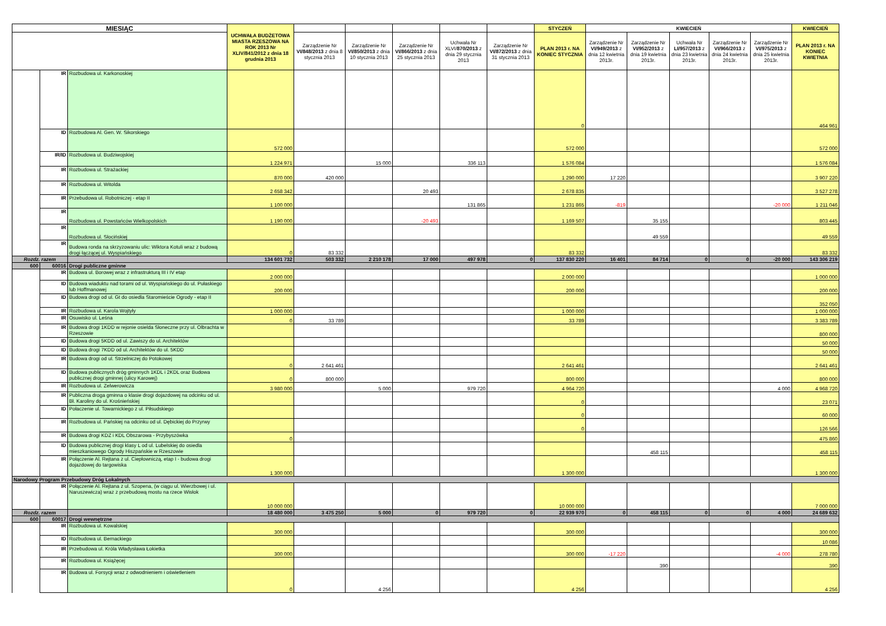| MIESIĄC | | | UCHWAŁA BUDŻETOWA MIASTA RZESZOWA NA ROK 2013 Nr XLIV/841/2012 z dnia 18 grudnia 2013 | | | | | | STYCZEŃ | KWIECIEŃ | | | | | KWIECIEŃ |
| --- | --- | --- | --- | --- | --- | --- | --- | --- | --- | --- | --- | --- | --- | --- | --- |
| | | | | Zarządzenie Nr VI/848/2013 z dnia 8 stycznia 2013 | Zarządzenie Nr VI/850/2013 z dnia 10 stycznia 2013 | Zarządzenie Nr VI/866/2013 z dnia 25 stycznia 2013 | Uchwała Nr XLVI/ 870/2013 z dnia 29 stycznia 2013 | Zarządzenie Nr VI/872/2013 z dnia 31 stycznia 2013 | PLAN 2013 r. NA KONIEC STYCZNIA | Zarządzenie Nr VI/949/2013 z dnia 12 kwietnia 2013r. | Zarządzenie Nr VI/952/2013 z dnia 19 kwietnia 2013r. | Uchwała Nr LI/957/2013 z dnia 23 kwietnia 2013r. | Zarządzenie Nr VI/966/2013 z dnia 24 kwietnia 2013r. | Zarządzenie Nr VI/975/2013 z dnia 25 kwietnia 2013r. | PLAN 2013 r. NA KONIEC KWIETNIA |
| | IR | Rozbudowa ul. Karkonoskiej | | | | | | | 0 | | | | | | 464 961 |
| | ID | Rozbudowa Al. Gen. W. Sikorskiego | 572 000 | | | | | | 572 000 | | | | | | 572 000 |
| | IR/ID | Rozbudowa ul. Budziwojskiej | 1 224 971 | | 15 000 | | 336 113 | | 1 576 084 | | | | | | 1 576 084 |
| | IR | Rozbudowa ul. Strażackiej | 870 000 | 420 000 | | | | | 1 290 000 | 17 220 | | | | | 3 907 220 |
| | IR | Rozbudowa ul. Witolda | 2 658 342 | | | 20 493 | | | 2 678 835 | | | | | | 3 527 278 |
| | IR | Przebudowa ul. Robotniczej - etap II | 1 100 000 | | | | 131 865 | | 1 231 865 | -819 | | | | -20 000 | 1 211 046 |
| | IR | Rozbudowa ul. Powstańców Wielkopolskich | 1 190 000 | | | -20 493 | | | 1 169 507 | | 35 155 | | | | 803 445 |
| | IR | Rozbudowa ul. Słocińskiej | | | | | | | | | 49 559 | | | | 49 559 |
| | IR | Budowa ronda na skrzyzowaniu ulic: Wiktora Kotuli wraz z budową drogi łączącej ul. Wyspiańskiego | 0 | 83 332 | | | | | 83 332 | | | | | | 83 332 |
| Rozdz. razem | | | 134 601 732 | 503 332 | 2 210 178 | 17 000 | 497 978 | 0 | 137 830 220 | 16 401 | 84 714 | 0 | 0 | -20 000 | 143 306 219 |
| 600 | 60016 | Drogi publiczne gminne | | | | | | | | | | | | | |
| | IR | Budowa ul. Borowej wraz z infrastrukturą III i IV etap | 2 000 000 | | | | | | 2 000 000 | | | | | | 1 000 000 |
| | ID | Budowa wiaduktu nad torami od ul. Wyspiańskiego do ul. Pułaskiego lub Hoffmanowej | 200 000 | | | | | | 200 000 | | | | | | 200 000 |
| | ID | Budowa drogi od ul. Gt do osiedla Staromieście Ogrody - etap II | | | | | | | | | | | | | 352 050 |
| | IR | Rozbudowa ul. Karola Wojtyły | 1 000 000 | | | | | | 1 000 000 | | | | | | 1 000 000 |
| | IR | Osuwisko ul. Leśna | 0 | 33 789 | | | | | 33 789 | | | | | | 3 383 789 |
| | IR | Budowa drogi 1KDD w rejonie osielda Słoneczne przy ul. Olbrachta w Rzeszowie | | | | | | | | | | | | | 800 000 |
| | ID | Budowa drogi 5KDD od ul. Zawiszy do ul. Architektów | | | | | | | | | | | | | 50 000 |
| | ID | Budowa drogi 7KDD od ul. Architektów do ul. 5KDD | | | | | | | | | | | | | 50 000 |
| | IR | Budowa drogi od ul. Strzelniczej do Potokowej | 0 | 2 641 461 | | | | | 2 641 461 | | | | | | 2 641 461 |
| | ID | Budowa publicznych dróg gminnych 1KDL i 2KDL oraz Budowa publicznej drogi gminnej (ulicy Karowej) | 0 | 800 000 | | | | | 800 000 | | | | | | 800 000 |
| | IR | Rozbudowa ul. Zelwerowicza | 3 980 000 | | 5 000 | | 979 720 | | 4 964 720 | | | | | 4 000 | 4 968 720 |
| | IR | Publiczna droga gminna o klasie drogi dojazdowej na odcinku od ul. Bł. Karoliny do ul. Krośnieńskiej | | | | | | | 0 | | | | | | 23 071 |
| | ID | Połaczenie ul. Towarnickiego z ul. Piłsudskiego | | | | | | | 0 | | | | | | 60 000 |
| | IR | Rozbudowa ul. Pańskiej na odcinku od ul. Dębickiej do Przyrwy | | | | | | | 0 | | | | | | 126 566 |
| | IR | Budowa drogi KDZ i KDL Obszarowa - Przybyszówka | 0 | | | | | | | | | | | | 475 860 |
| | ID | Budowa publicznej drogi klasy L od ul. Lubelskiej do osiedla mieszkaniowego Ogrody Hiszpańskie w Rzeszowie | | | | | | | | | 458 115 | | | | 458 115 |
| | IR | Połączenie Al. Rejtana z ul. Ciepłowniczą, etap I - budowa drogi dojazdowej do targowiska | 1 300 000 | | | | | | 1 300 000 | | | | | | 1 300 000 |
| Narodowy Program Przebudowy Dróg Lokalnych | | | | | | | | | | | | | | | |
| | IR | Połączenie Al. Rejtana z ul. Szopena, (w ciągu ul. Wierzbowej i ul. Naruszewicza) wraz z przebudową mostu na rzece Wisłok | 10 000 000 | | | | | | 10 000 000 | | | | | | 7 000 000 |
| Rozdz. razem | | | 18 480 000 | 3 475 250 | 5 000 | 0 | 979 720 | 0 | 22 939 970 | 0 | 458 115 | 0 | 0 | 4 000 | 24 689 632 |
| 600 | 60017 | Drogi wewnętrzne | | | | | | | | | | | | | |
| | IR | Rozbudowa ul. Kowalskiej | 300 000 | | | | | | 300 000 | | | | | | 300 000 |
| | ID | Rozbudowa ul. Bernackiego | | | | | | | | | | | | | 10 086 |
| | IR | Przebudowa ul. Króla Władysława Łokietka | 300 000 | | | | | | 300 000 | -17 220 | | | | -4 000 | 278 780 |
| | IR | Rozbudowa ul. Książęcej | | | | | | | | | 390 | | | | 390 |
| | IR | Budowa ul. Forsycji wraz z odwodnieniem i oświetleniem | 0 | | 4 256 | | | | 4 256 | | | | | | 4 256 |